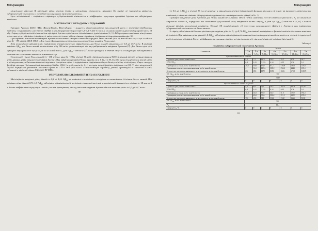Ветеринария
палительное действие. В настоящее время изучена острая и хроническая токсичность препарата [3], однако не определены параметры субхронической токсичности и способности кумуляции в организме животных.
Цель исследований – определить параметры субхронической токсичности и коэффициент кумуляции препарата Арговит на лабораторных животных.
МАТЕРИАЛЫ И МЕТОДЫ ИССЛЕДОВАНИЙ
Препарат Арговит (ООО НПЦ «Вектор-Вита», Новосибирск) – жидкость темно-коричневого (коллоидного) цвета с зеленовато-серебристым оттенком, с содержанием кластерного серебра в концентрированном растворе 1,2–1,4 % (12–14 мг/мл) поливинилпирролидона молекулярной массы 30 кДа. Оценку субхронической токсичности препарата Арговит проводили в соответствии с руководствами [4, 5]. Лабораторным животным контрольных и опытных групп назначали стандартную диету в соответствии с действующими нормами и содержали по санитарным правилам [6].
При изучении токсичности препарата Арговит использовали самцов и самок беспородных белых мышей (n = 70) массой тела 18,0–20,0 г и белых крыс (n = 70) массой 180,0–200,0 г. Для опыта сформировали по семь опытных групп белых мышей и белых крыс.
Доза испытуемого препарата при определении токсикологических характеристик для белых мышей варьировала от 5,0 до 56,7 мл/кг. В качестве значения ЛД<sub>50</sub> для белых мышей использовали дозу 700 мг/кг, установленную при внутрибрюшинном введении Арговита [7]. Для белых крыс доза препарата варьировала от 4,0 до 45,56 мл/кг живой массы, доза ЛД<sub>50</sub> – 500 мг/кг [7]. Опыт проводили в течение 29 сут с последующим наблюдением за клиническим состоянием животных в течение 10 сут.
Контрольной группе белых мышей (n = 10) и белых крыс (n = 20) в течение 29 дней перорально вводили 0,85%-й водный раствор хлорида натрия в дозах, равных дозам вводимого препарата Арговит. При введении препарата белым крысам на 4, 8, 12, 16, 20, 24, 28-е сутки осуществляли взятие крови и проводили иммунобиохимические исследования сыворотки крови с определением содержания общего белка, глюкозы, холестерина, общих липидов, фосфора, кальция (биохимический анализатор StatFax 1904+) и глобулинов (α, β, γ) методом электрофореза в агаровом геле [8]. У крыс контрольной группы определяли указанные показатели крови на 1-й и 28-й дни опыта. Статистическую обработку данных производили в «Microsoft Excel», входящую в пакет программ «Microsoft XP 2003».
РЕЗУЛЬТАТЫ ИССЛЕДОВАНИЙ И ИХ ОБСУЖДЕНИЕ
Многократное введение дозы, равной от 0,1 до 0,51 ЛД<sub>50</sub>, не вызывало отклонений в поведении и клиническом состоянии белых мышей. При введении дозы, равной 0,76–1,0 ЛД<sub>50</sub>, наблюдали кратковременное угнетение, снижение аппетита и двигательной активности в течение от 20 мин до 2 ч. Расчет коэффициента кумуляции показал, что как однократное, так и длительное введение Арговита белым мышам в дозах от 5,0 до 56,7 мл/кг
80
Ветеринария
(от 0,1 до 1 ЛД<sub>50</sub>) в течение 20 сут не приводит к нарушениям моторно-эвакуаторной функции желудка и не влияет на активность перистальтики кишечника, а также не изменяет распределение содержимого в пищеварительном тракте (табл. 1).
Суммарно введенные дозы Арговита для белых мышей не вызывали 50%-й гибели животных, что не позволило рассчитать K<sub>к</sub> по показателю смертности. Расчет K<sub>к</sub> определили как отношение кумулятивной дозы, введенного за весь период, к дозе 1,0 ЛД<sub>50</sub> (16908/700 = 24,15). Согласно методике расчета, полученный показатель (больше 10) свидетельствует об отсутствии кумулятивного эффекта у Арговита при определении субхронической токсичности на белых мышах.
В период наблюдения за белыми крысами при введении дозы от 0,1 до 0,76 ЛД<sub>50</sub> отклонений в поведении и физиологическом состоянии животных не отмечено. При введении дозы, равной 1,0 ЛД<sub>50</sub>, наблюдали кратковременное снижение аппетита и двигательной активности в течение от одного до 3 ч после введения препарата. Расчет коэффициента кумуляции показал, что как однократное, так и многократное введение Арговита бе-
Таблица 1
Показатели субхронической токсичности Арговита
| Показатель | Группа | | | | | | |
| --- | --- | --- | --- | --- | --- | --- | --- |
| | 1-я | 2-я | 3-я | 4-я | 5-я | 6-я | 7-я |
| | 1–4-е | 5–8-е | 9–12-е | 13–16-е | 17–20-е | 21–24-е | 25–29-е |
| При исследованиях на мышах | | | | | | | |
| Суточная доза, мл/кг живой массы | 5,0 | 7,5 | 11,25 | 16,8 | 25,2 | 37,8 | 56,7 |
| Доза ЛД<sub>50</sub> | 0,1 | 0,15 | 0,225 | 0,34 | 0,51 | 0,76 | 1,0 |
| Суммарная за 4 дня, мл/кг живой массы | 20,0 | 30,0 | 45,0 | 67,2 | 100,8 | 136,0 | 226,8 |
| Суммарная доза по периодам введения, мл/кг живой массы | – | 50,0 | 125,0 | 192,2 | 293,0 | 444,2 | 671,0 |
| Количество препарата, введенного за весь период, мг/кг живой массы | 280 | 680 | 1280 | 2180 | 3580 | 5708 | 16908 |
| 1,0 ЛД<sub>50</sub>, мг/кг живой массы | 700 | | | | | | |
| K<sub>к</sub> | 24,15 | | | | | | |
| Смертность, % | 0 | 0 | 0 | 0 | 0 | 0 | 0 |
| При исследованиях на белых крысах | | | | | | | |
| Суточная доза, мл/кг живой массы | 4,0 | 6,0 | 9,0 | 13,5 | 20,25 | 30,38 | 45,56 |
| Доза ЛД<sub>50</sub> | 0,1 | 0,15 | 0,225 | 0,34 | 0,51 | 0,76 | 1,0 |
| Суммарная за 4 дня, мл/кг живой массы | 16,0 | 24,0 | 36,0 | 54,0 | 81,0 | 121,5 | 184,2 |
| Суммарная доза по периодам введения, мл/кг живой массы | – | 40,0 | 76,0 | 130,0 | 211,0 | 332,5 | 671,0 |
| Количество препарата, введенного за весь период, мг/кг живой массы | 192 | 480 | 912 | 1560 | 2532 | 3990 | 8052 |
| 1,0 ЛД<sub>50</sub>, мг/кг живой массы | 500 | | | | | | |
| K<sub>к</sub> | 16,1 | | | | | | |
| Смертность, % | 0 | 0 | 0 | 0 | 0 | 0 | 0 |
81